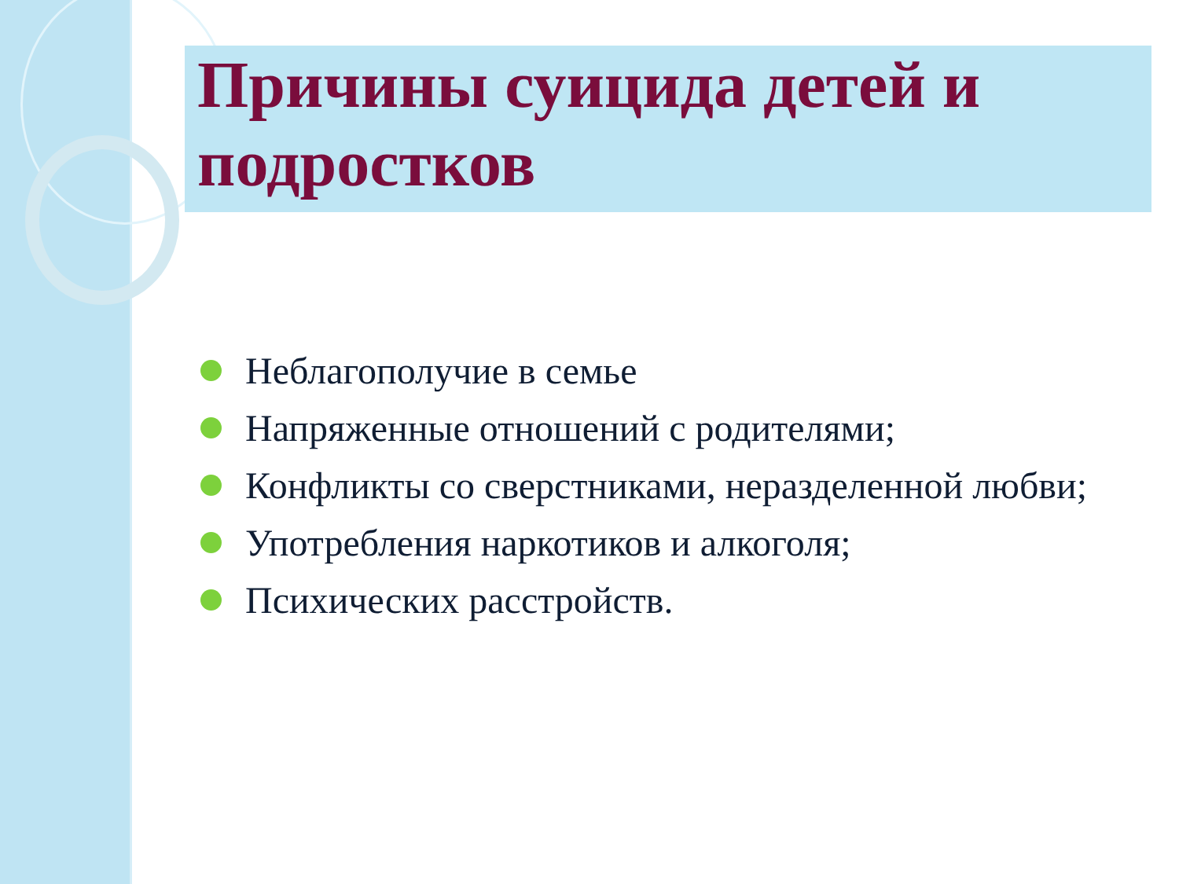Причины суицида детей и подростков
Неблагополучие в семье
Напряженные отношений с родителями;
Конфликты со сверстниками, неразделенной любви;
Употребления наркотиков и алкоголя;
Психических расстройств.